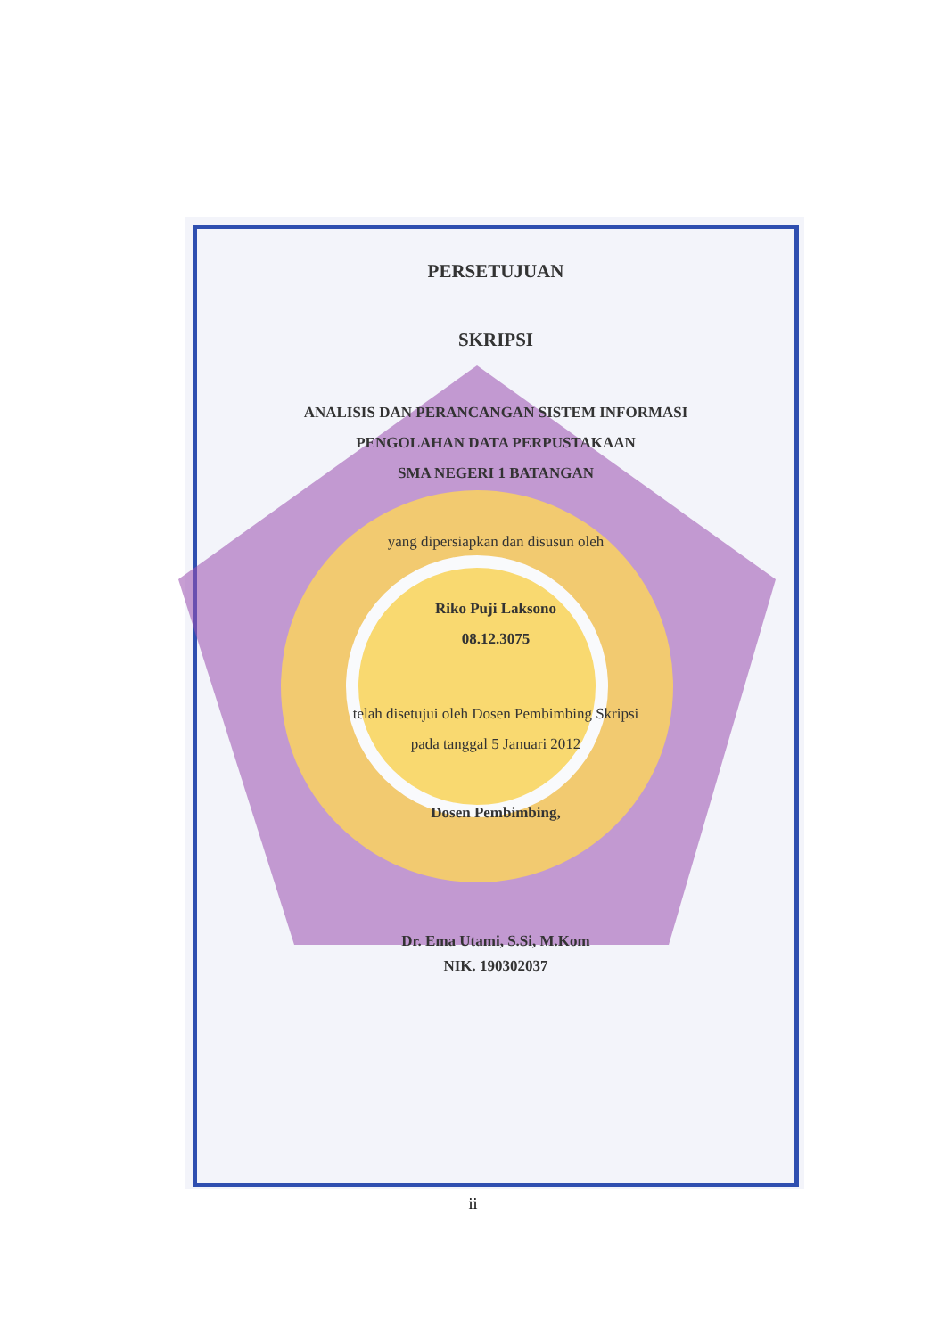PERSETUJUAN
SKRIPSI
ANALISIS DAN PERANCANGAN SISTEM INFORMASI
PENGOLAHAN DATA PERPUSTAKAAN
SMA NEGERI 1 BATANGAN
yang dipersiapkan dan disusun oleh
Riko Puji Laksono
08.12.3075
telah disetujui oleh Dosen Pembimbing Skripsi
pada tanggal 5 Januari 2012
Dosen Pembimbing,
Dr. Ema Utami, S.Si, M.Kom
NIK. 190302037
ii